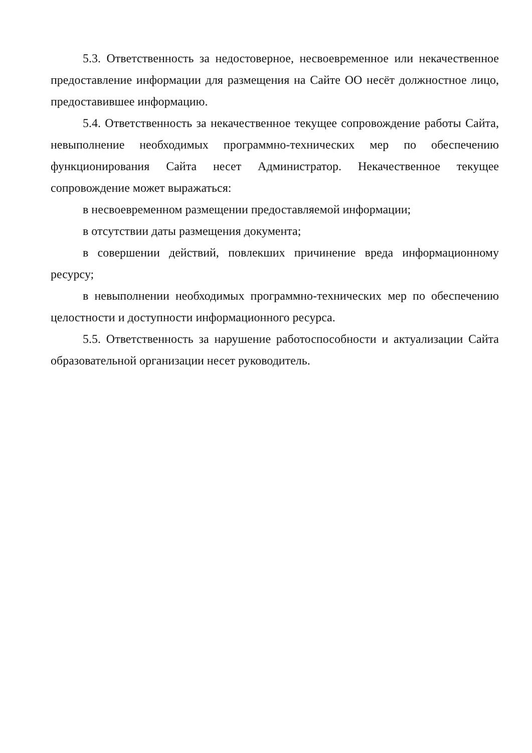5.3. Ответственность за недостоверное, несвоевременное или некачественное предоставление информации для размещения на Сайте ОО несёт должностное лицо, предоставившее информацию.
5.4. Ответственность за некачественное текущее сопровождение работы Сайта, невыполнение необходимых программно-технических мер по обеспечению функционирования Сайта несет Администратор. Некачественное текущее сопровождение может выражаться:
в несвоевременном размещении предоставляемой информации;
в отсутствии даты размещения документа;
в совершении действий, повлекших причинение вреда информационному ресурсу;
в невыполнении необходимых программно-технических мер по обеспечению целостности и доступности информационного ресурса.
5.5. Ответственность за нарушение работоспособности и актуализации Сайта образовательной организации несет руководитель.